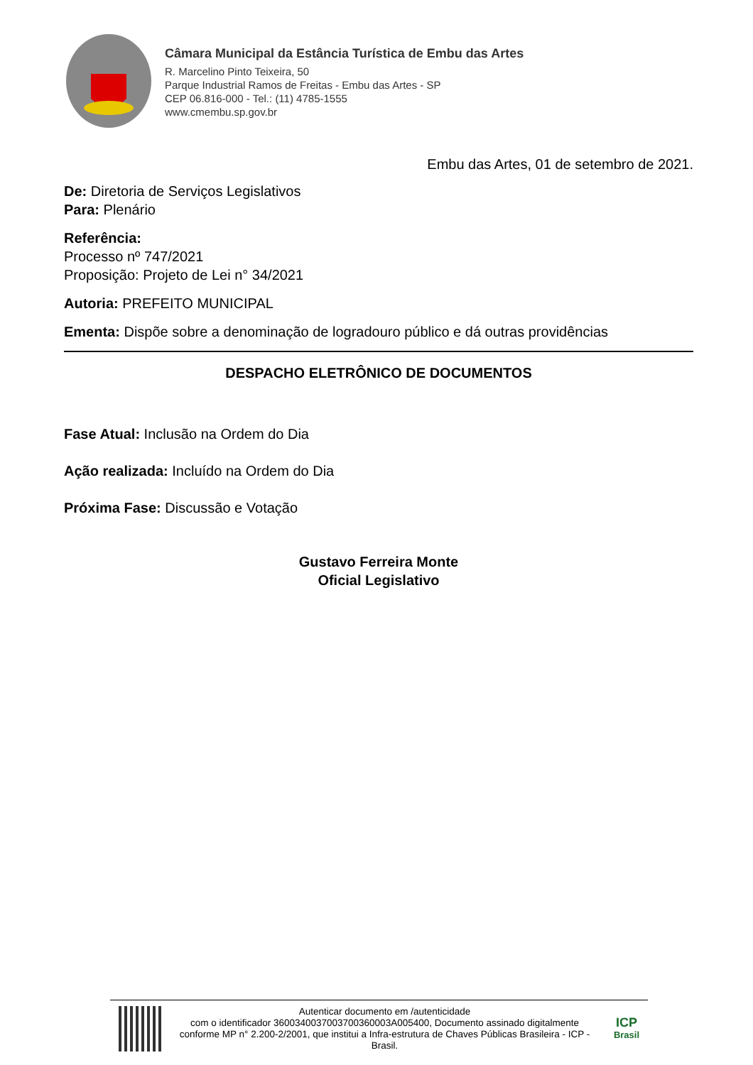Câmara Municipal da Estância Turística de Embu das Artes
R. Marcelino Pinto Teixeira, 50
Parque Industrial Ramos de Freitas - Embu das Artes - SP
CEP 06.816-000 - Tel.: (11) 4785-1555
www.cmembu.sp.gov.br
Embu das Artes, 01 de setembro de 2021.
De: Diretoria de Serviços Legislativos
Para: Plenário
Referência:
Processo nº 747/2021
Proposição: Projeto de Lei n° 34/2021
Autoria: PREFEITO MUNICIPAL
Ementa: Dispõe sobre a denominação de logradouro público e dá outras providências
DESPACHO ELETRÔNICO DE DOCUMENTOS
Fase Atual: Inclusão na Ordem do Dia
Ação realizada: Incluído na Ordem do Dia
Próxima Fase: Discussão e Votação
Gustavo Ferreira Monte
Oficial Legislativo
Autenticar documento em /autenticidade
com o identificador 3600340037003700360003A005400, Documento assinado digitalmente conforme MP n° 2.200-2/2001, que institui a Infra-estrutura de Chaves Públicas Brasileira - ICP - Brasil.
ICP
Brasil